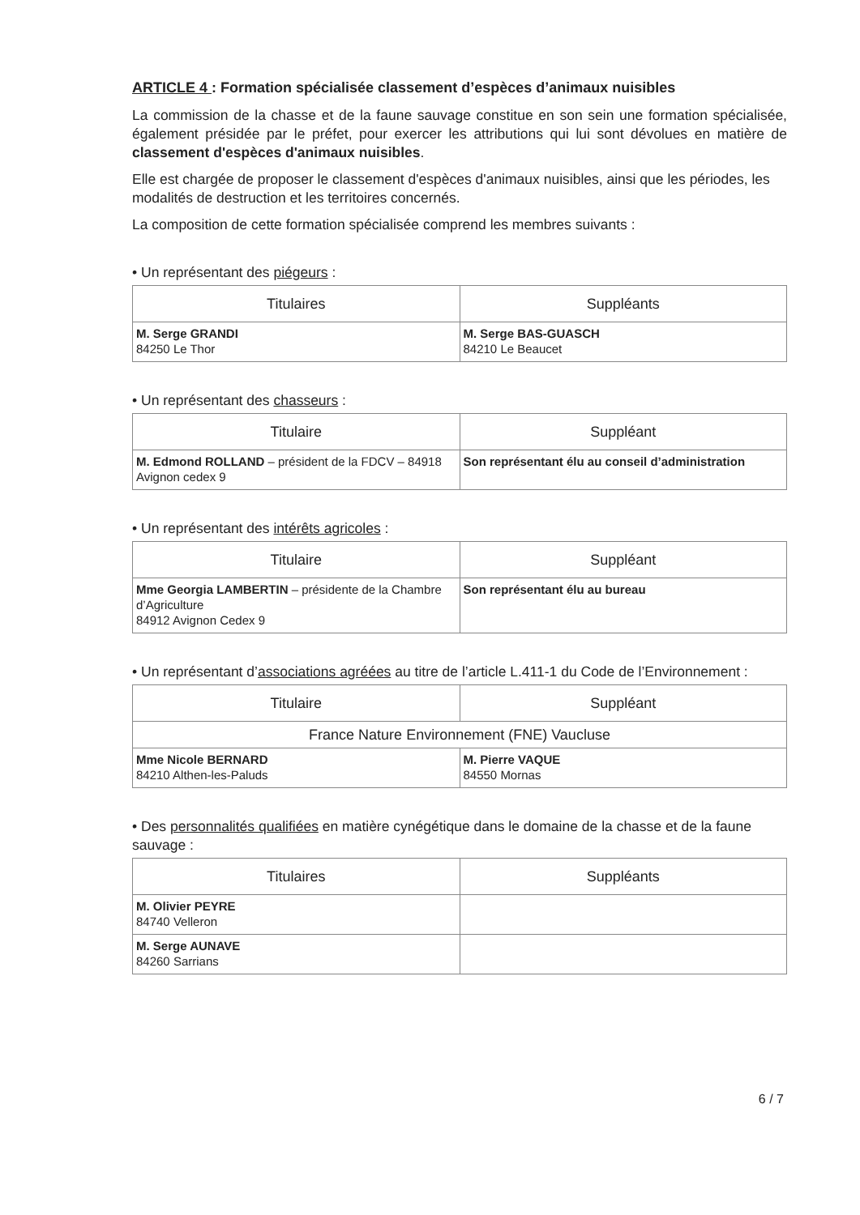ARTICLE 4 : Formation spécialisée classement d’espèces d’animaux nuisibles
La commission de la chasse et de la faune sauvage constitue en son sein une formation spécialisée, également présidée par le préfet, pour exercer les attributions qui lui sont dévolues en matière de classement d'espèces d'animaux nuisibles.
Elle est chargée de proposer le classement d'espèces d'animaux nuisibles, ainsi que les périodes, les modalités de destruction et les territoires concernés.
La composition de cette formation spécialisée comprend les membres suivants :
• Un représentant des piégeurs :
| Titulaires | Suppléants |
| --- | --- |
| M. Serge GRANDI 84250 Le Thor | M. Serge BAS-GUASCH 84210 Le Beaucet |
• Un représentant des chasseurs :
| Titulaire | Suppléant |
| --- | --- |
| M. Edmond ROLLAND – président de la FDCV – 84918 Avignon cedex 9 | Son représentant élu au conseil d’administration |
• Un représentant des intérêts agricoles :
| Titulaire | Suppléant |
| --- | --- |
| Mme Georgia LAMBERTIN – présidente de la Chambre d’Agriculture 84912 Avignon Cedex 9 | Son représentant élu au bureau |
• Un représentant d’associations agréées au titre de l’article L.411-1 du Code de l’Environnement :
| Titulaire | Suppléant |
| --- | --- |
| France Nature Environnement (FNE) Vaucluse | |
| Mme Nicole BERNARD 84210 Althen-les-Paluds | M. Pierre VAQUE 84550 Mornas |
• Des personnalités qualifiées en matière cynégétique dans le domaine de la chasse et de la faune sauvage :
| Titulaires | Suppléants |
| --- | --- |
| M. Olivier PEYRE 84740 Velleron | |
| M. Serge AUNAVE 84260 Sarrians | |
6 / 7